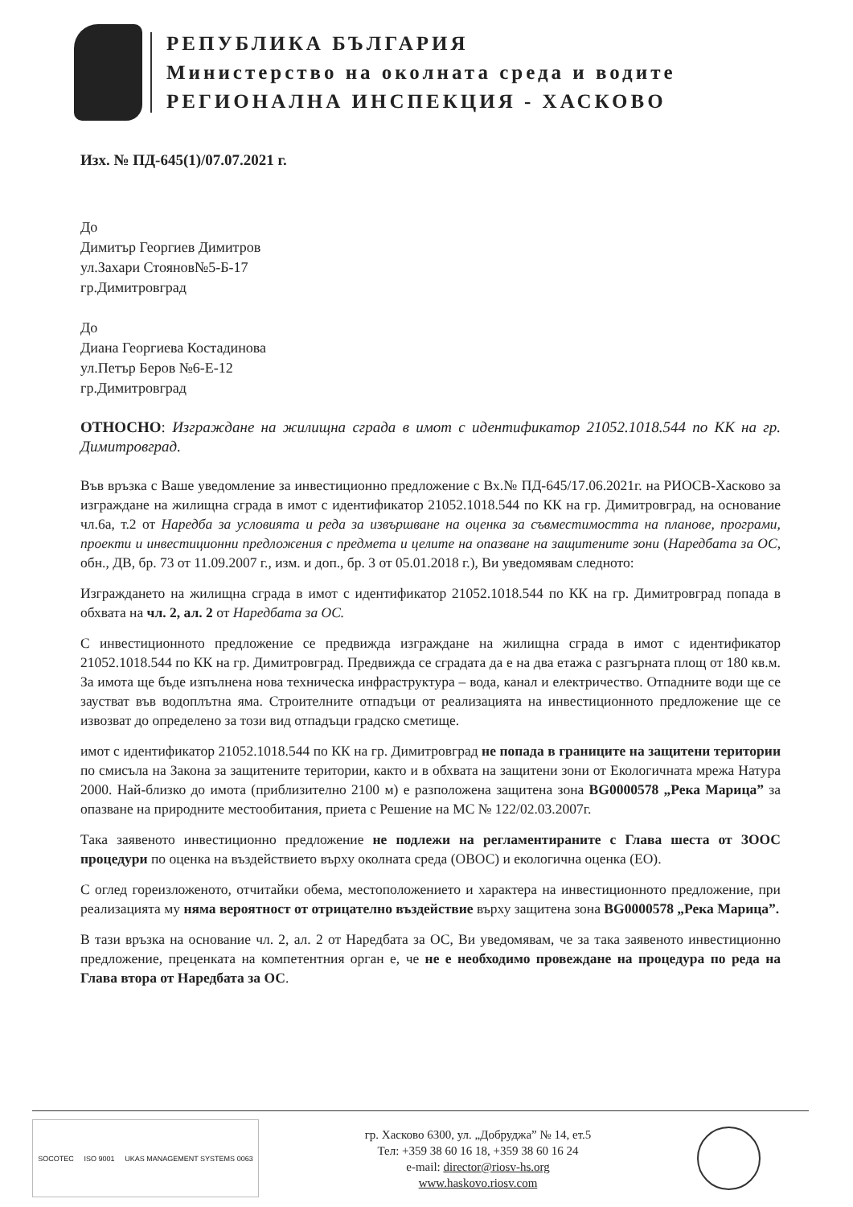РЕПУБЛИКА БЪЛГАРИЯ
Министерство на околната среда и водите
РЕГИОНАЛНА ИНСПЕКЦИЯ - ХАСКОВО
Изх. № ПД-645(1)/07.07.2021 г.
До
Димитър Георгиев Димитров
ул.Захари Стоянов№5-Б-17
гр.Димитровград
До
Диана Георгиева Костадинова
ул.Петър Беров №6-Е-12
гр.Димитровград
ОТНОСНО: Изграждане на жилищна сграда в имот с идентификатор 21052.1018.544 по КК на гр. Димитровград.
Във връзка с Ваше уведомление за инвестиционно предложение с Вх.№ ПД-645/17.06.2021г. на РИОСВ-Хасково за изграждане на жилищна сграда в имот с идентификатор 21052.1018.544 по КК на гр. Димитровград, на основание чл.6а, т.2 от Наредба за условията и реда за извършване на оценка за съвместимостта на планове, програми, проекти и инвестиционни предложения с предмета и целите на опазване на защитените зони (Наредбата за ОС, обн., ДВ, бр. 73 от 11.09.2007 г., изм. и доп., бр. 3 от 05.01.2018 г.), Ви уведомявам следното:
Изграждането на жилищна сграда в имот с идентификатор 21052.1018.544 по КК на гр. Димитровград попада в обхвата на чл. 2, ал. 2 от Наредбата за ОС.
С инвестиционното предложение се предвижда изграждане на жилищна сграда в имот с идентификатор 21052.1018.544 по КК на гр. Димитровград. Предвижда се сградата да е на два етажа с разгърната площ от 180 кв.м. За имота ще бъде изпълнена нова техническа инфраструктура – вода, канал и електричество. Отпадните води ще се заустват във водоплътна яма. Строителните отпадъци от реализацията на инвестиционното предложение ще се извозват до определено за този вид отпадъци градско сметище.
имот с идентификатор 21052.1018.544 по КК на гр. Димитровград не попада в границите на защитени територии по смисъла на Закона за защитените територии, както и в обхвата на защитени зони от Екологичната мрежа Натура 2000. Най-близко до имота (приблизително 2100 м) е разположена защитена зона BG0000578 „Река Марица” за опазване на природните местообитания, приета с Решение на МС № 122/02.03.2007г.
Така заявеното инвестиционно предложение не подлежи на регламентираните с Глава шеста от ЗООС процедури по оценка на въздействието върху околната среда (ОВОС) и екологична оценка (ЕО).
С оглед гореизложеното, отчитайки обема, местоположението и характера на инвестиционното предложение, при реализацията му няма вероятност от отрицателно въздействие върху защитена зона BG0000578 „Река Марица”.
В тази връзка на основание чл. 2, ал. 2 от Наредбата за ОС, Ви уведомявам, че за така заявеното инвестиционно предложение, преценката на компетентния орган е, че не е необходимо провеждане на процедура по реда на Глава втора от Наредбата за ОС.
SOCOTEC ISO 9001 UKAS MANAGEMENT SYSTEMS 0063
гр. Хасково 6300, ул. „Добруджа” № 14, ет.5
Тел: +359 38 60 16 18, +359 38 60 16 24
e-mail: director@riosv-hs.org
www.haskovo.riosv.com